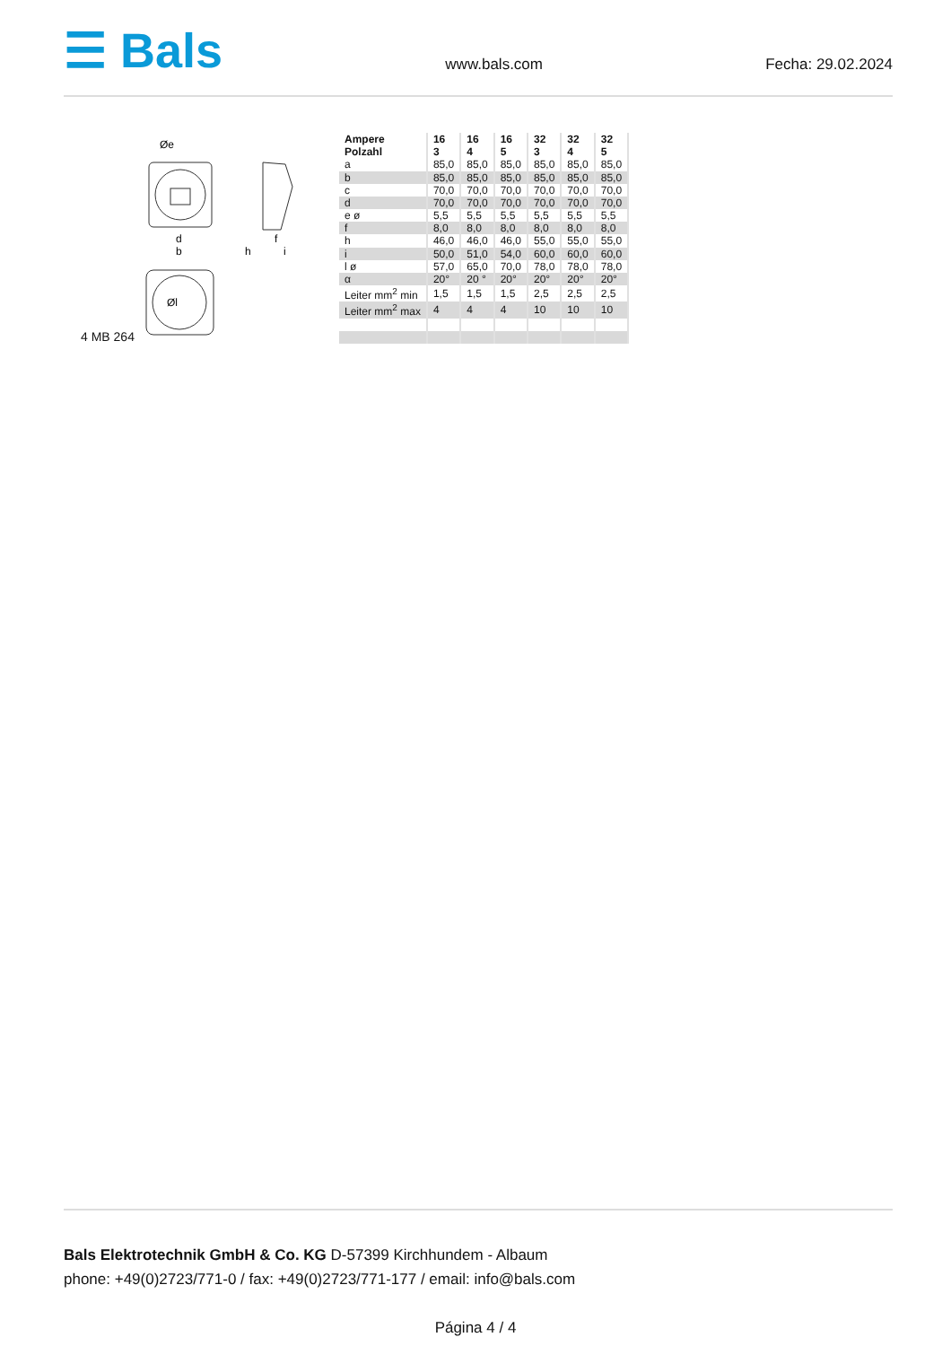☰ Bals
www.bals.com Fecha: 29.02.2024
Øe
d
b
h
f
i
Øl
4 MB 264
| Ampere Polzahl | 16 3 | 16 4 | 16 5 | 32 3 | 32 4 | 32 5 |
| --- | --- | --- | --- | --- | --- | --- |
| a | 85,0 | 85,0 | 85,0 | 85,0 | 85,0 | 85,0 |
| b | 85,0 | 85,0 | 85,0 | 85,0 | 85,0 | 85,0 |
| c | 70,0 | 70,0 | 70,0 | 70,0 | 70,0 | 70,0 |
| d | 70,0 | 70,0 | 70,0 | 70,0 | 70,0 | 70,0 |
| e ø | 5,5 | 5,5 | 5,5 | 5,5 | 5,5 | 5,5 |
| f | 8,0 | 8,0 | 8,0 | 8,0 | 8,0 | 8,0 |
| h | 46,0 | 46,0 | 46,0 | 55,0 | 55,0 | 55,0 |
| i | 50,0 | 51,0 | 54,0 | 60,0 | 60,0 | 60,0 |
| l ø | 57,0 | 65,0 | 70,0 | 78,0 | 78,0 | 78,0 |
| α | 20° | 20 ° | 20° | 20° | 20° | 20° |
| Leiter mm<sup>2</sup> min | 1,5 | 1,5 | 1,5 | 2,5 | 2,5 | 2,5 |
| Leiter mm<sup>2</sup> max | 4 | 4 | 4 | 10 | 10 | 10 |
Bals Elektrotechnik GmbH & Co. KG D-57399 Kirchhundem - Albaum
phone: +49(0)2723/771-0 / fax: +49(0)2723/771-177 / email: info@bals.com
Página 4 / 4